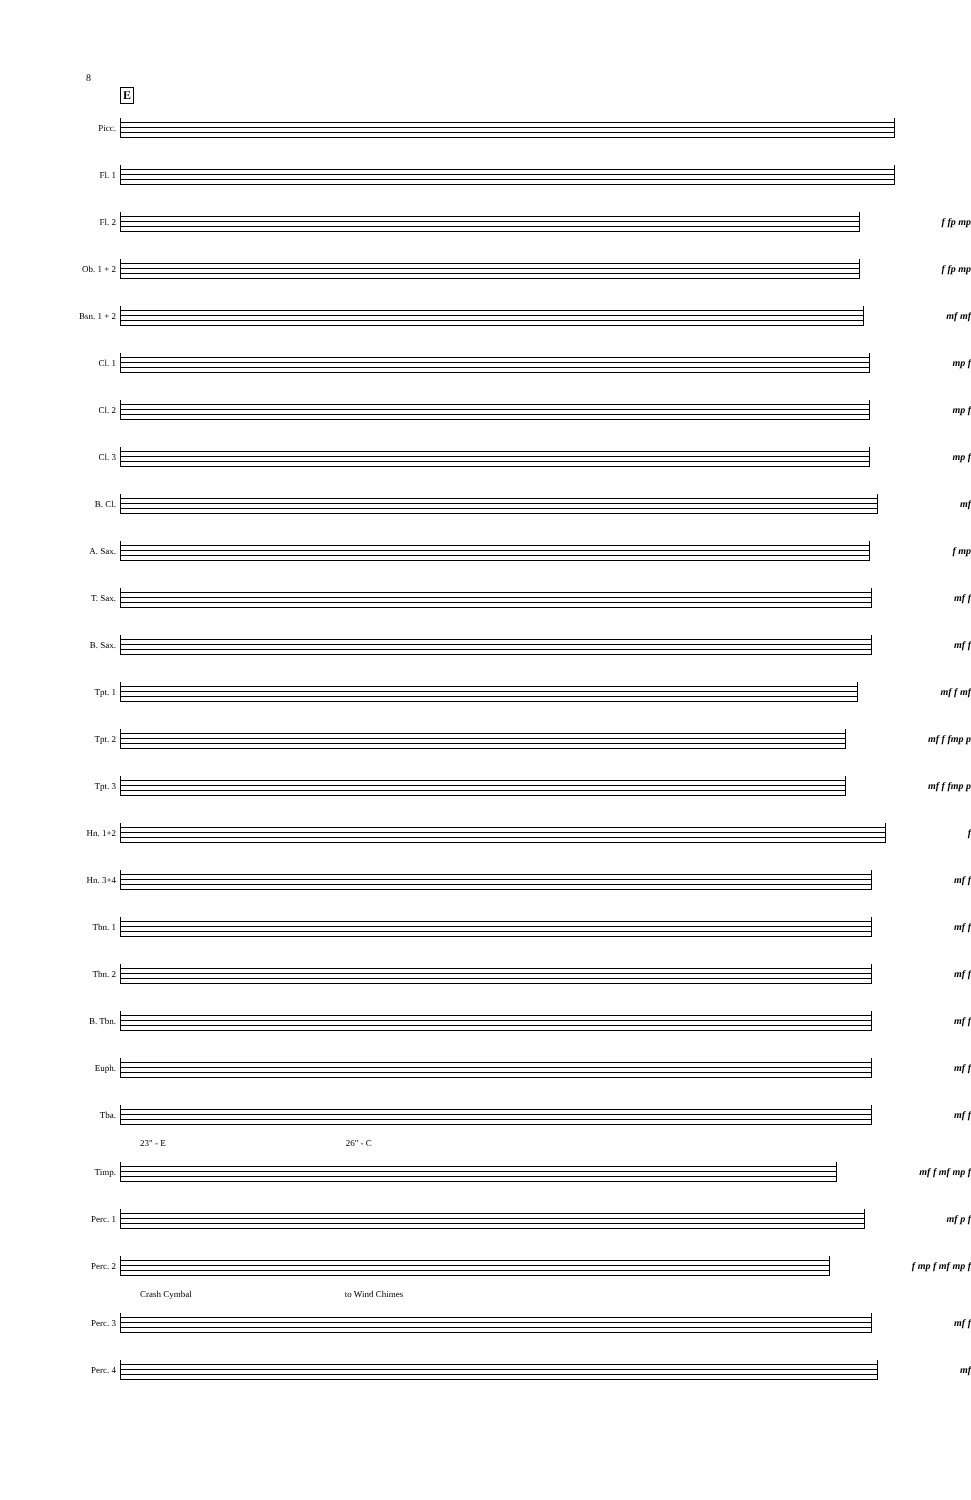8
E
Picc.
Fl. 1
Fl. 2 f fp mp
Ob. 1 + 2 f fp mp
Bsn. 1 + 2 mf mf
Cl. 1 mp f
Cl. 2 mp f
Cl. 3 mp f
B. Cl. mf
A. Sax. f mp
T. Sax. mf f
B. Sax. mf f
Tpt. 1 mf f mf
Tpt. 2 mf f fmp p
Tpt. 3 mf f fmp p
Hn. 1+2 f
Hn. 3+4 mf f
Tbn. 1 mf f
Tbn. 2 mf f
B. Tbn. mf f
Euph. mf f
Tba. mf f
23" - E 26" - C
Timp. mf f mf mp f
Perc. 1 mf p f
Perc. 2 f mp f mf mp f
Crash Cymbal to Wind Chimes
Perc. 3 mf f
Perc. 4 mf